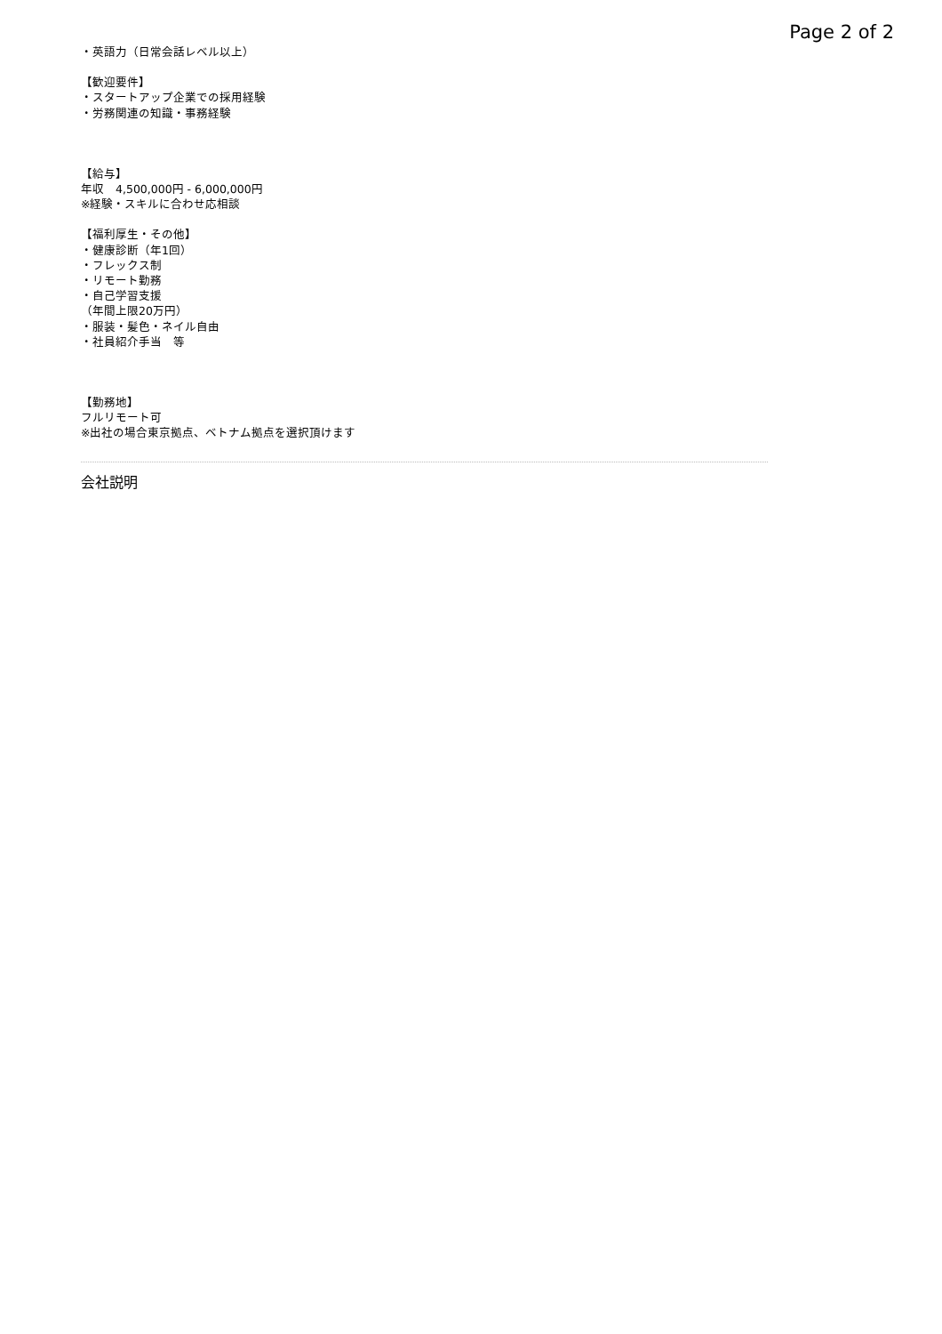Page 2 of 2
・英語力（日常会話レベル以上）
【歓迎要件】
・スタートアップ企業での採用経験
・労務関連の知識・事務経験
【給与】
年収　4,500,000円 - 6,000,000円
※経験・スキルに合わせ応相談
【福利厚生・その他】
・健康診断（年1回）
・フレックス制
・リモート勤務
・自己学習支援
（年間上限20万円）
・服装・髪色・ネイル自由
・社員紹介手当　等
【勤務地】
フルリモート可
※出社の場合東京拠点、ベトナム拠点を選択頂けます
会社説明